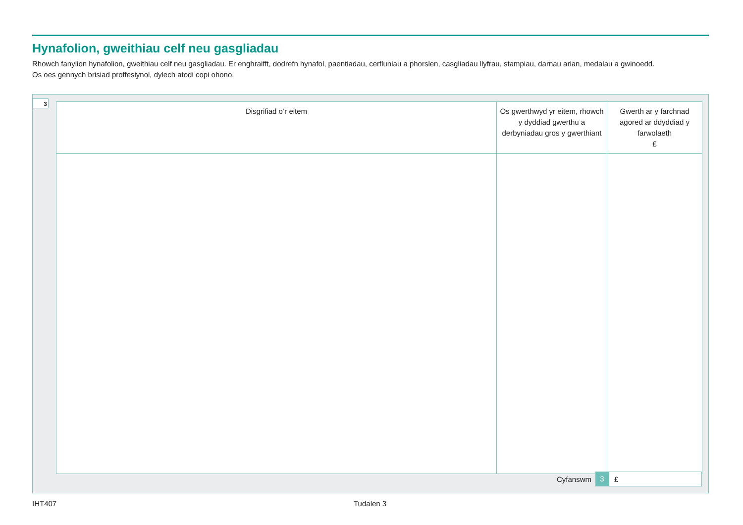Hynafolion, gweithiau celf neu gasgliadau
Rhowch fanylion hynafolion, gweithiau celf neu gasgliadau. Er enghraifft, dodrefn hynafol, paentiadau, cerfluniau a phorslen, casgliadau llyfrau, stampiau, darnau arian, medalau a gwinoedd.
Os oes gennych brisiad proffesiynol, dylech atodi copi ohono.
3
| Disgrifiad o’r eitem | Os gwerthwyd yr eitem, rhowch y dyddiad gwerthu a derbyniadau gros y gwerthiant | Gwerth ar y farchnad agored ar ddyddiad y farwolaeth £ |
| --- | --- | --- |
Cyfanswm 3 £
IHT407 Tudalen 3